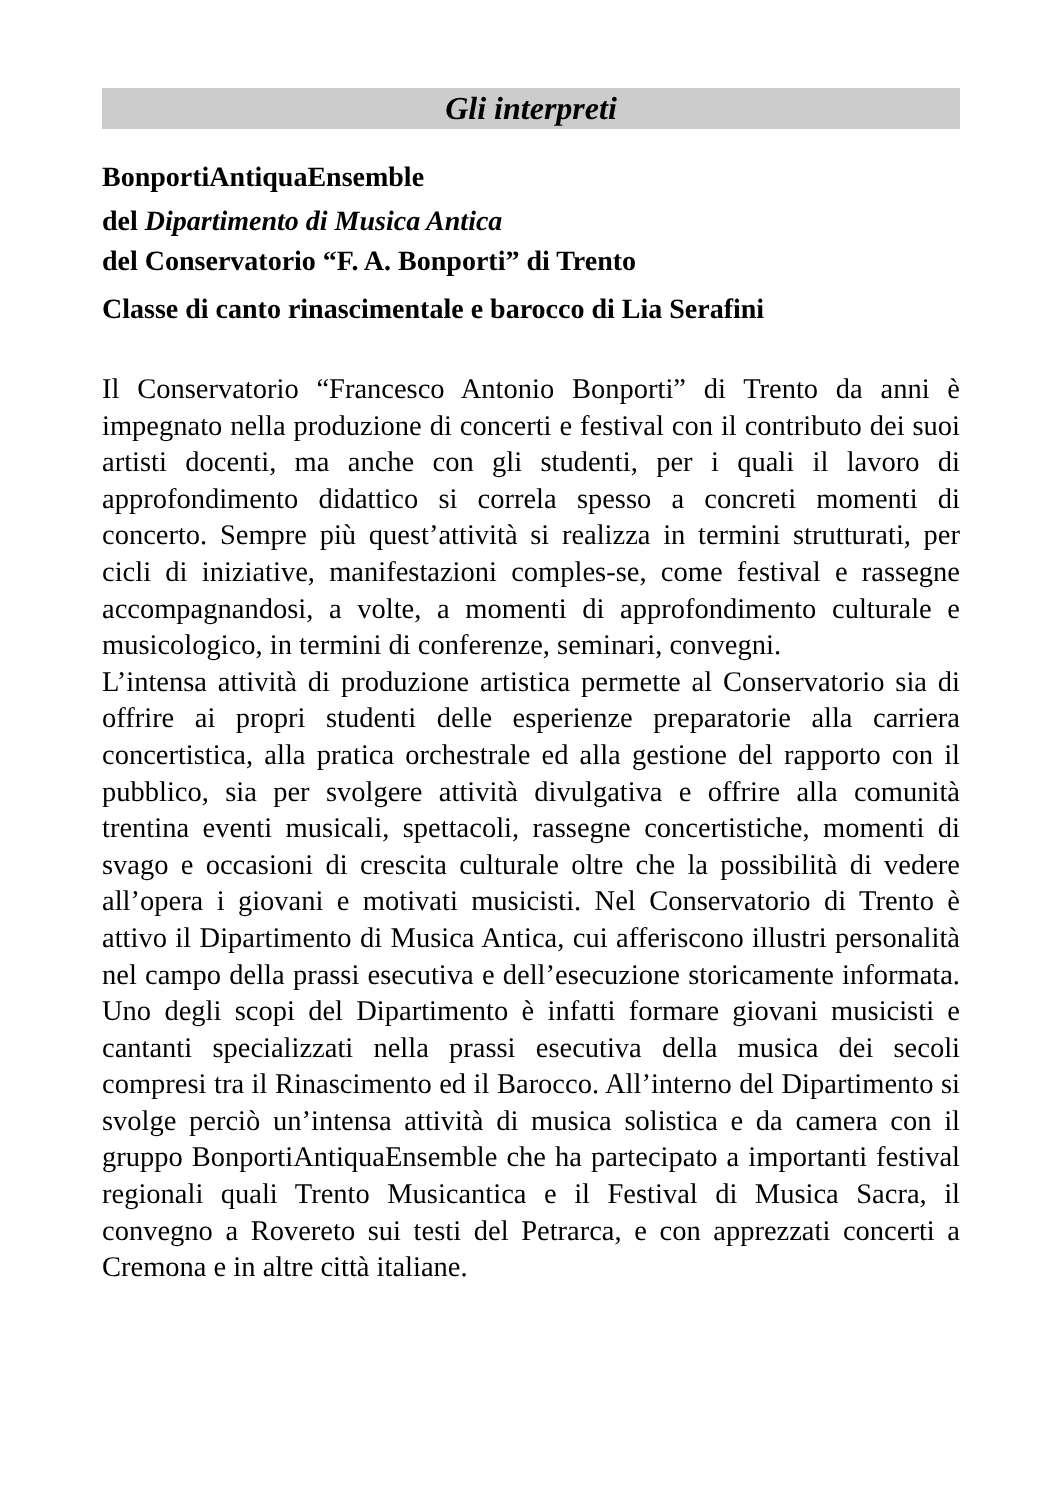Gli interpreti
BonportiAntiquaEnsemble
del Dipartimento di Musica Antica
del Conservatorio “F. A. Bonporti” di Trento
Classe di canto rinascimentale e barocco di Lia Serafini
Il Conservatorio “Francesco Antonio Bonporti” di Trento da anni è impegnato nella produzione di concerti e festival con il contributo dei suoi artisti docenti, ma anche con gli studenti, per i quali il lavoro di approfondimento didattico si correla spesso a concreti momenti di concerto. Sempre più quest’attività si realizza in termini strutturati, per cicli di iniziative, manifestazioni comples-se, come festival e rassegne accompagnandosi, a volte, a momenti di approfondimento culturale e musicologico, in termini di conferenze, seminari, convegni.
L’intensa attività di produzione artistica permette al Conservatorio sia di offrire ai propri studenti delle esperienze preparatorie alla carriera concertistica, alla pratica orchestrale ed alla gestione del rapporto con il pubblico, sia per svolgere attività divulgativa e offrire alla comunità trentina eventi musicali, spettacoli, rassegne concertistiche, momenti di svago e occasioni di crescita culturale oltre che la possibilità di vedere all’opera i giovani e motivati musicisti. Nel Conservatorio di Trento è attivo il Dipartimento di Musica Antica, cui afferiscono illustri personalità nel campo della prassi esecutiva e dell’esecuzione storicamente informata. Uno degli scopi del Dipartimento è infatti formare giovani musicisti e cantanti specializzati nella prassi esecutiva della musica dei secoli compresi tra il Rinascimento ed il Barocco. All’interno del Dipartimento si svolge perciò un’intensa attività di musica solistica e da camera con il gruppo BonportiAntiquaEnsemble che ha partecipato a importanti festival regionali quali Trento Musicantica e il Festival di Musica Sacra, il convegno a Rovereto sui testi del Petrarca, e con apprezzati concerti a Cremona e in altre città italiane.